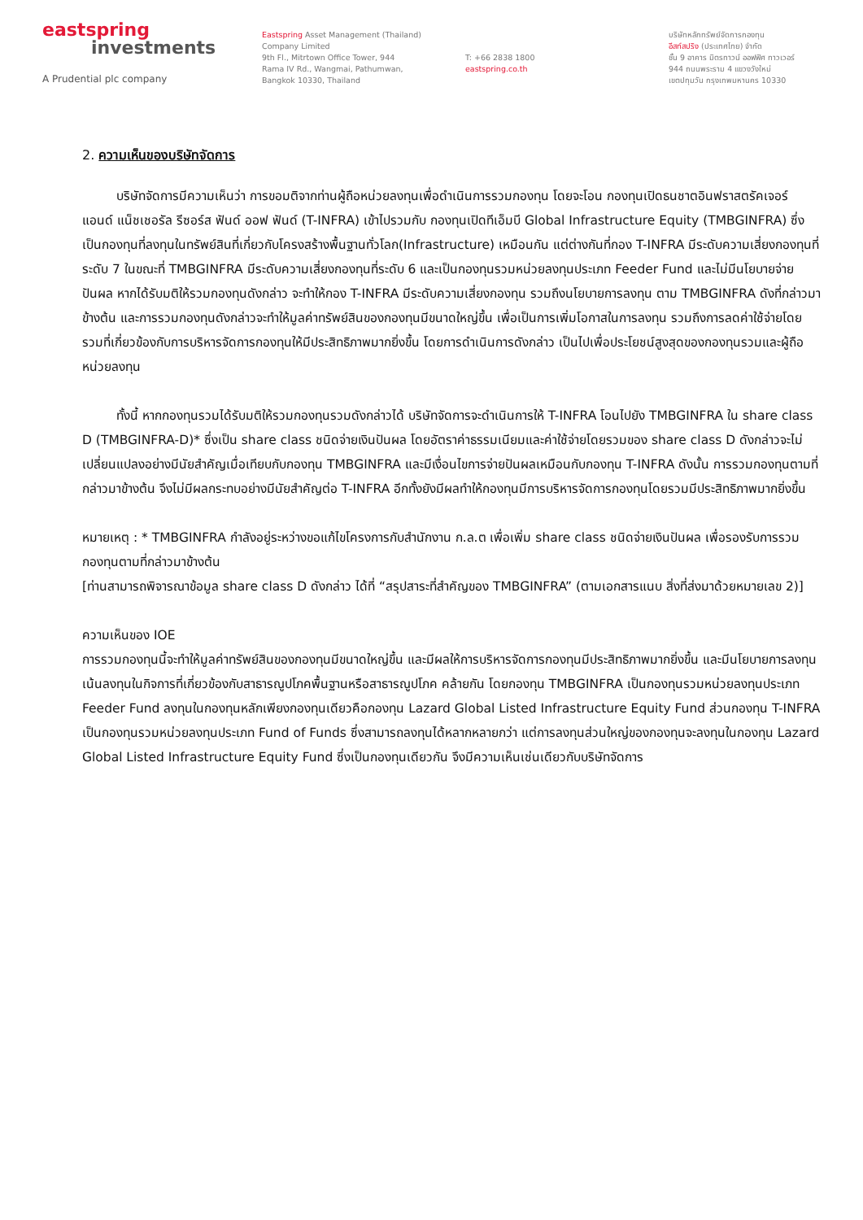eastspring
investments
A Prudential plc company
Eastspring Asset Management (Thailand)
Company Limited
9th Fl., Mitrtown Office Tower, 944
Rama IV Rd., Wangmai, Pathumwan,
Bangkok 10330, Thailand
T: +66 2838 1800
eastspring.co.th
บริษัทหลักทรัพย์จัดการกองทุน
อีสท์สปริง (ประเทศไทย) จำกัด
ชั้น 9 อาคาร มิตรทาวน์ ออฟฟิศ ทาวเวอร์
944 ถนนพระราม 4 แขวงวังใหม่
เขตปทุมวัน กรุงเทพมหานคร 10330
2. ความเห็นของบริษัทจัดการ
บริษัทจัดการมีความเห็นว่า การขอมติจากท่านผู้ถือหน่วยลงทุนเพื่อดำเนินการรวมกองทุน โดยจะโอน กองทุนเปิดธนชาตอินฟราสตรัคเจอร์ แอนด์ แน็ชเชอรัล รีซอร์ส ฟันด์ ออฟ ฟันด์ (T-INFRA) เข้าไปรวมกับ กองทุนเปิดทีเอ็มบี Global Infrastructure Equity (TMBGINFRA) ซึ่งเป็นกองทุนที่ลงทุนในทรัพย์สินที่เกี่ยวกับโครงสร้างพื้นฐานทั่วโลก(Infrastructure) เหมือนกัน แต่ต่างกันที่กอง T-INFRA มีระดับความเสี่ยงกองทุนที่ระดับ 7 ในขณะที่ TMBGINFRA มีระดับความเสี่ยงกองทุนที่ระดับ 6 และเป็นกองทุนรวมหน่วยลงทุนประเภท Feeder Fund และไม่มีนโยบายจ่ายปันผล หากได้รับมติให้รวมกองทุนดังกล่าว จะทำให้กอง T-INFRA มีระดับความเสี่ยงกองทุน รวมถึงนโยบายการลงทุน ตาม TMBGINFRA ดังที่กล่าวมาข้างต้น และการรวมกองทุนดังกล่าวจะทำให้มูลค่าทรัพย์สินของกองทุนมีขนาดใหญ่ขึ้น เพื่อเป็นการเพิ่มโอกาสในการลงทุน รวมถึงการลดค่าใช้จ่ายโดยรวมที่เกี่ยวข้องกับการบริหารจัดการกองทุนให้มีประสิทธิภาพมากยิ่งขึ้น โดยการดำเนินการดังกล่าว เป็นไปเพื่อประโยชน์สูงสุดของกองทุนรวมและผู้ถือหน่วยลงทุน
ทั้งนี้ หากกองทุนรวมได้รับมติให้รวมกองทุนรวมดังกล่าวได้ บริษัทจัดการจะดำเนินการให้ T-INFRA โอนไปยัง TMBGINFRA ใน share class D (TMBGINFRA-D)* ซึ่งเป็น share class ชนิดจ่ายเงินปันผล โดยอัตราค่าธรรมเนียมและค่าใช้จ่ายโดยรวมของ share class D ดังกล่าวจะไม่เปลี่ยนแปลงอย่างมีนัยสำคัญเมื่อเทียบกับกองทุน TMBGINFRA และมีเงื่อนไขการจ่ายปันผลเหมือนกับกองทุน T-INFRA ดังนั้น การรวมกองทุนตามที่กล่าวมาข้างต้น จึงไม่มีผลกระทบอย่างมีนัยสำคัญต่อ T-INFRA อีกทั้งยังมีผลทำให้กองทุนมีการบริหารจัดการกองทุนโดยรวมมีประสิทธิภาพมากยิ่งขึ้น
หมายเหตุ : * TMBGINFRA กำลังอยู่ระหว่างขอแก้ไขโครงการกับสำนักงาน ก.ล.ต เพื่อเพิ่ม share class ชนิดจ่ายเงินปันผล เพื่อรองรับการรวมกองทุนตามที่กล่าวมาข้างต้น
[ท่านสามารถพิจารณาข้อมูล share class D ดังกล่าว ได้ที่ “สรุปสาระที่สำคัญของ TMBGINFRA” (ตามเอกสารแนบ สิ่งที่ส่งมาด้วยหมายเลข 2)]
ความเห็นของ IOE
การรวมกองทุนนี้จะทำให้มูลค่าทรัพย์สินของกองทุนมีขนาดใหญ่ขึ้น และมีผลให้การบริหารจัดการกองทุนมีประสิทธิภาพมากยิ่งขึ้น และมีนโยบายการลงทุนเน้นลงทุนในกิจการที่เกี่ยวข้องกับสาธารณูปโภคพื้นฐานหรือสาธารณูปโภค คล้ายกัน โดยกองทุน TMBGINFRA เป็นกองทุนรวมหน่วยลงทุนประเภท Feeder Fund ลงทุนในกองทุนหลักเพียงกองทุนเดียวคือกองทุน Lazard Global Listed Infrastructure Equity Fund ส่วนกองทุน T-INFRA เป็นกองทุนรวมหน่วยลงทุนประเภท Fund of Funds ซึ่งสามารถลงทุนได้หลากหลายกว่า แต่การลงทุนส่วนใหญ่ของกองทุนจะลงทุนในกองทุน Lazard Global Listed Infrastructure Equity Fund ซึ่งเป็นกองทุนเดียวกัน จึงมีความเห็นเช่นเดียวกับบริษัทจัดการ